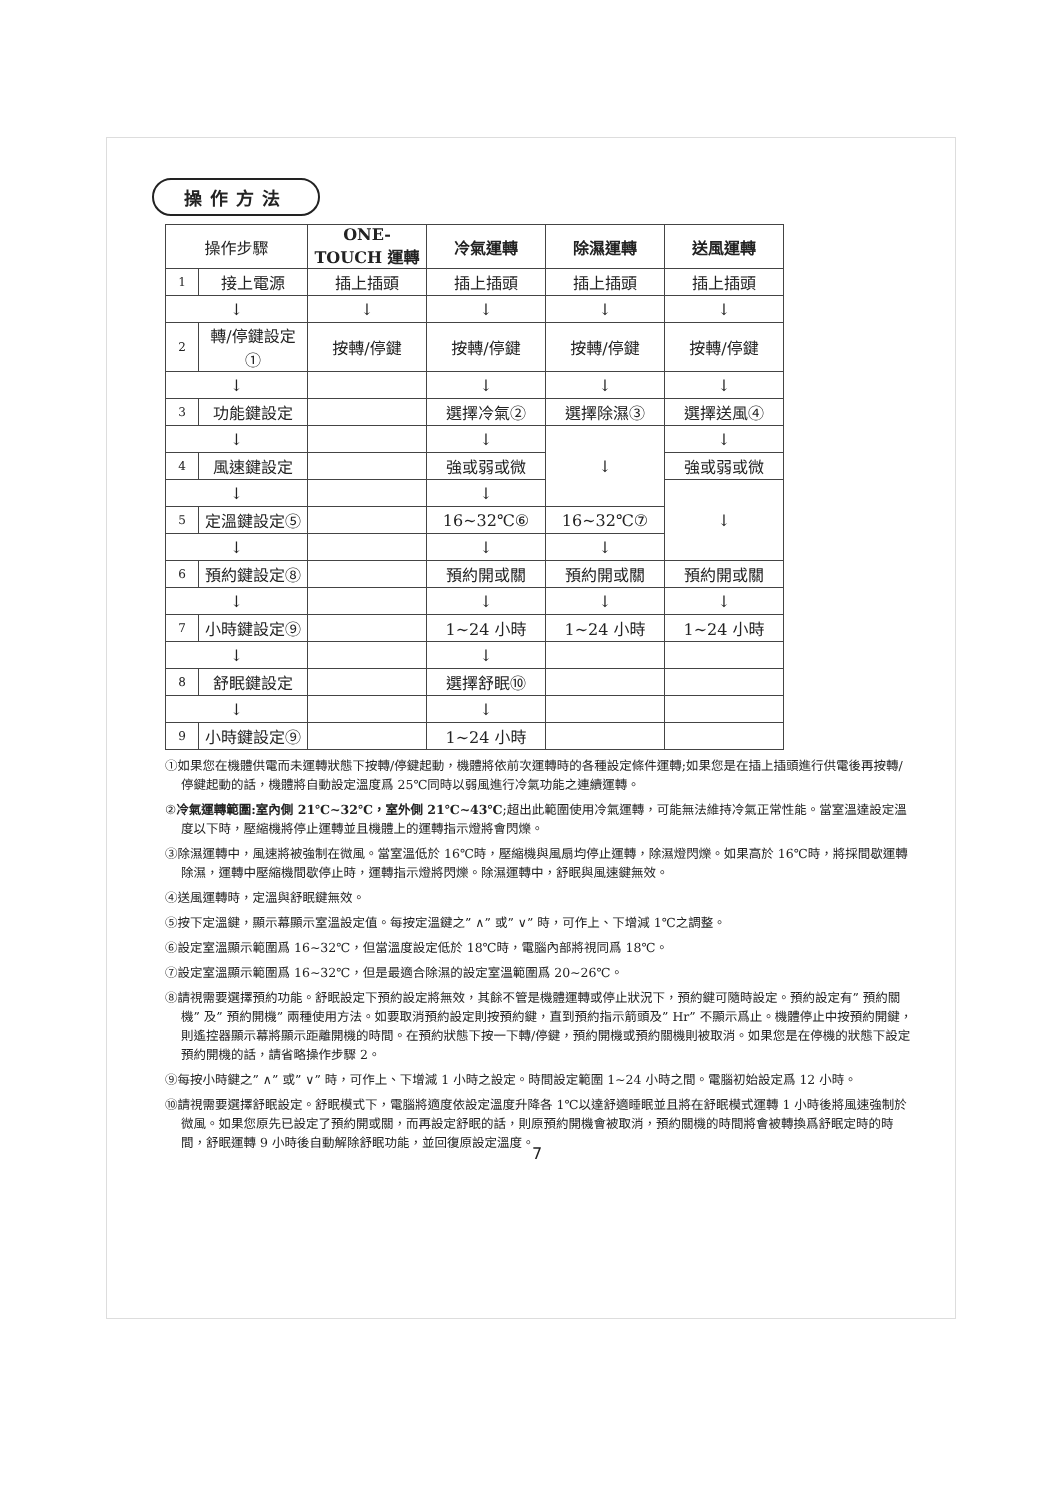操作方法
| 操作步驟 | | ONE-TOUCH 運轉 | 冷氣運轉 | 除濕運轉 | 送風運轉 |
| --- | --- | --- | --- | --- | --- |
| 1 | 接上電源 | 插上插頭 | 插上插頭 | 插上插頭 | 插上插頭 |
| ↓ | | ↓ | ↓ | ↓ | ↓ |
| 2 | 轉/停鍵設定① | 按轉/停鍵 | 按轉/停鍵 | 按轉/停鍵 | 按轉/停鍵 |
| ↓ | | | ↓ | ↓ | ↓ |
| 3 | 功能鍵設定 | | 選擇冷氣② | 選擇除濕③ | 選擇送風④ |
| ↓ | | | ↓ | ↓ | ↓ |
| 4 | 風速鍵設定 | | 強或弱或微 | | 強或弱或微 |
| ↓ | | | ↓ | | ↓ |
| 5 | 定溫鍵設定⑤ | | 16~32℃⑥ | 16~32℃⑦ | |
| ↓ | | | ↓ | ↓ | |
| 6 | 預約鍵設定⑧ | | 預約開或關 | 預約開或關 | 預約開或關 |
| ↓ | | | ↓ | ↓ | ↓ |
| 7 | 小時鍵設定⑨ | | 1~24 小時 | 1~24 小時 | 1~24 小時 |
| ↓ | | | ↓ | | |
| 8 | 舒眠鍵設定 | | 選擇舒眠⑩ | | |
| ↓ | | | ↓ | | |
| 9 | 小時鍵設定⑨ | | 1~24 小時 | | |
①如果您在機體供電而未運轉狀態下按轉/停鍵起動，機體將依前次運轉時的各種設定條件運轉;如果您是在插上插頭進行供電後再按轉/停鍵起動的話，機體將自動設定溫度爲 25℃同時以弱風進行冷氣功能之連續運轉。
②冷氣運轉範圍:室內側 21℃~32℃，室外側 21℃~43℃;超出此範圍使用冷氣運轉，可能無法維持冷氣正常性能。當室溫達設定溫度以下時，壓縮機將停止運轉並且機體上的運轉指示燈將會閃爍。
③除濕運轉中，風速將被強制在微風。當室溫低於 16℃時，壓縮機與風扇均停止運轉，除濕燈閃爍。如果高於 16℃時，將採間歇運轉除濕，運轉中壓縮機間歇停止時，運轉指示燈將閃爍。除濕運轉中，舒眠與風速鍵無效。
④送風運轉時，定溫與舒眠鍵無效。
⑤按下定溫鍵，顯示幕顯示室溫設定值。每按定溫鍵之” ∧” 或” ∨” 時，可作上、下增減 1℃之調整。
⑥設定室溫顯示範圍爲 16~32℃，但當溫度設定低於 18℃時，電腦內部將視同爲 18℃。
⑦設定室溫顯示範圍爲 16~32℃，但是最適合除濕的設定室溫範圍爲 20~26℃。
⑧請視需要選擇預約功能。舒眠設定下預約設定將無效，其餘不管是機體運轉或停止狀況下，預約鍵可隨時設定。預約設定有” 預約關機” 及” 預約開機” 兩種使用方法。如要取消預約設定則按預約鍵，直到預約指示箭頭及” Hr” 不顯示爲止。機體停止中按預約開鍵，則遙控器顯示幕將顯示距離開機的時間。在預約狀態下按一下轉/停鍵，預約開機或預約關機則被取消。如果您是在停機的狀態下設定預約開機的話，請省略操作步驟 2。
⑨每按小時鍵之” ∧” 或” ∨” 時，可作上、下增減 1 小時之設定。時間設定範圍 1~24 小時之間。電腦初始設定爲 12 小時。
⑩請視需要選擇舒眠設定。舒眠模式下，電腦將適度依設定溫度升降各 1℃以達舒適睡眠並且將在舒眠模式運轉 1 小時後將風速強制於微風。如果您原先已設定了預約開或關，而再設定舒眠的話，則原預約開機會被取消，預約關機的時間將會被轉換爲舒眠定時的時間，舒眠運轉 9 小時後自動解除舒眠功能，並回復原設定溫度。
7